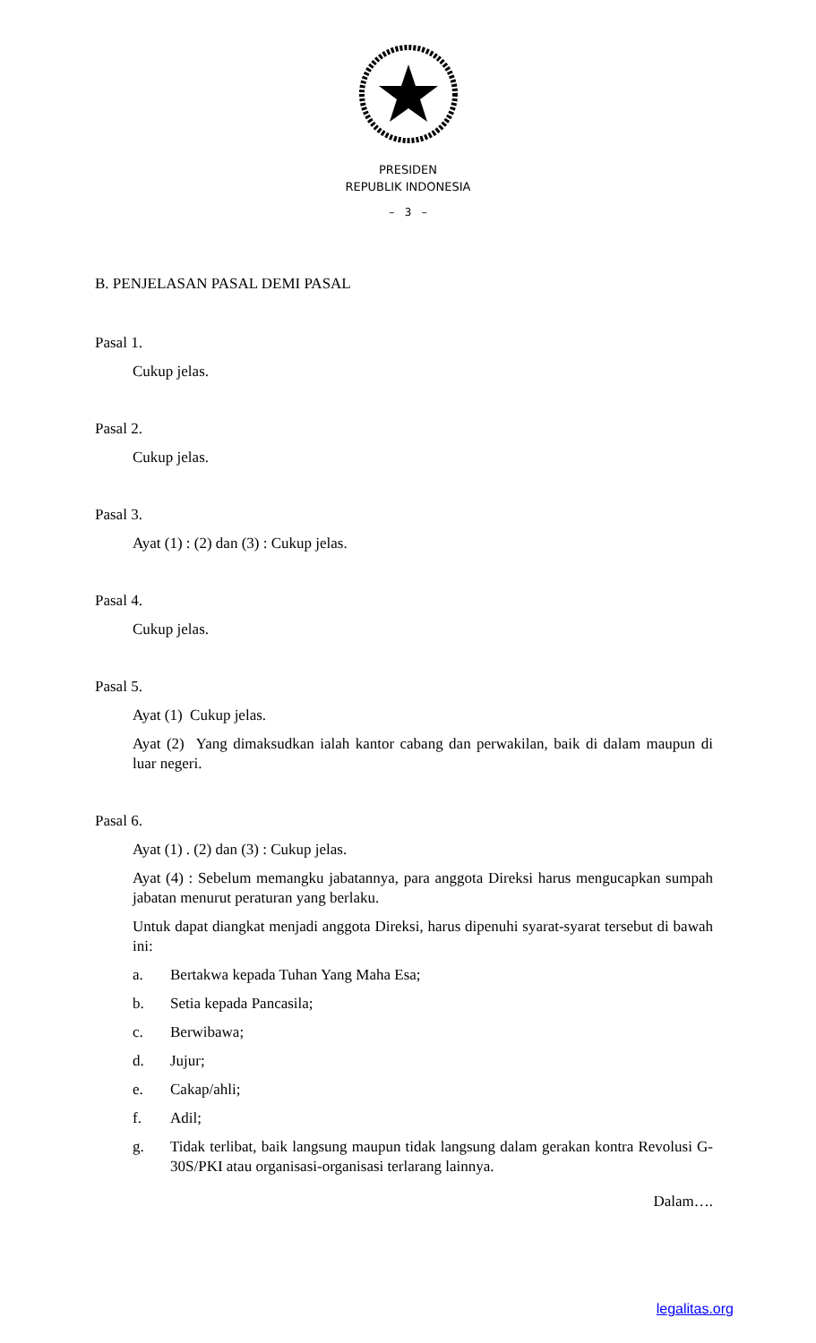PRESIDEN
REPUBLIK INDONESIA
– 3 –
B. PENJELASAN PASAL DEMI PASAL
Pasal 1.
Cukup jelas.
Pasal 2.
Cukup jelas.
Pasal 3.
Ayat (1) : (2) dan (3) : Cukup jelas.
Pasal 4.
Cukup jelas.
Pasal 5.
Ayat (1) Cukup jelas.
Ayat (2) Yang dimaksudkan ialah kantor cabang dan perwakilan, baik di dalam maupun di luar negeri.
Pasal 6.
Ayat (1) . (2) dan (3) : Cukup jelas.
Ayat (4) : Sebelum memangku jabatannya, para anggota Direksi harus mengucapkan sumpah jabatan menurut peraturan yang berlaku.
Untuk dapat diangkat menjadi anggota Direksi, harus dipenuhi syarat-syarat tersebut di bawah ini:
a. Bertakwa kepada Tuhan Yang Maha Esa;
b. Setia kepada Pancasila;
c. Berwibawa;
d. Jujur;
e. Cakap/ahli;
f. Adil;
g. Tidak terlibat, baik langsung maupun tidak langsung dalam gerakan kontra Revolusi G-30S/PKI atau organisasi-organisasi terlarang lainnya.
Dalam….
legalitas.org